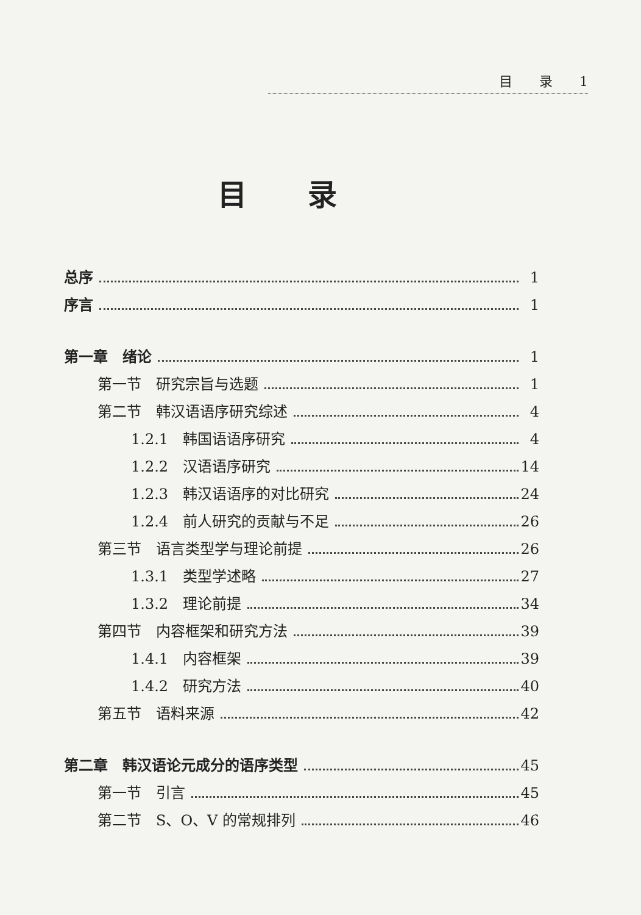目　　录　　1
目录
总序 1
序言 1
第一章　绪论 1
第一节　研究宗旨与选题 1
第二节　韩汉语语序研究综述 4
1.2.1　韩国语语序研究 4
1.2.2　汉语语序研究 14
1.2.3　韩汉语语序的对比研究 24
1.2.4　前人研究的贡献与不足 26
第三节　语言类型学与理论前提 26
1.3.1　类型学述略 27
1.3.2　理论前提 34
第四节　内容框架和研究方法 39
1.4.1　内容框架 39
1.4.2　研究方法 40
第五节　语料来源 42
第二章　韩汉语论元成分的语序类型 45
第一节　引言 45
第二节　S、O、V 的常规排列 46